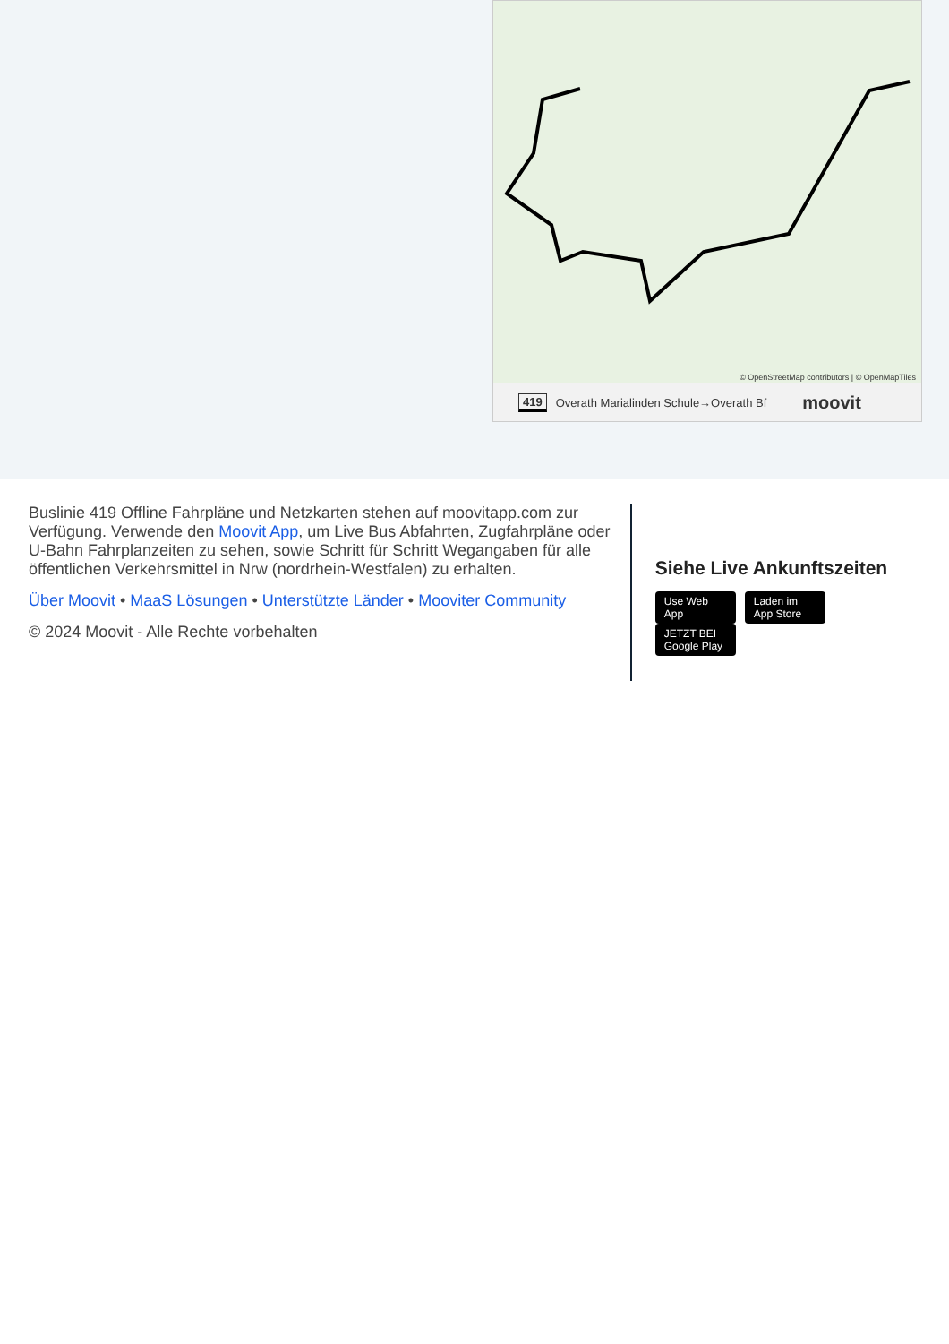© OpenStreetMap contributors | © OpenMapTiles
419 Overath Marialinden Schule→Overath Bf moovit
Buslinie 419 Offline Fahrpläne und Netzkarten stehen auf moovitapp.com zur Verfügung. Verwende den Moovit App, um Live Bus Abfahrten, Zugfahrpläne oder U-Bahn Fahrplanzeiten zu sehen, sowie Schritt für Schritt Wegangaben für alle öffentlichen Verkehrsmittel in Nrw (nordrhein-Westfalen) zu erhalten.
Über Moovit • MaaS Lösungen • Unterstützte Länder • Mooviter Community
© 2024 Moovit - Alle Rechte vorbehalten
Siehe Live Ankunftszeiten
Use Web App Laden im App Store JETZT BEI Google Play